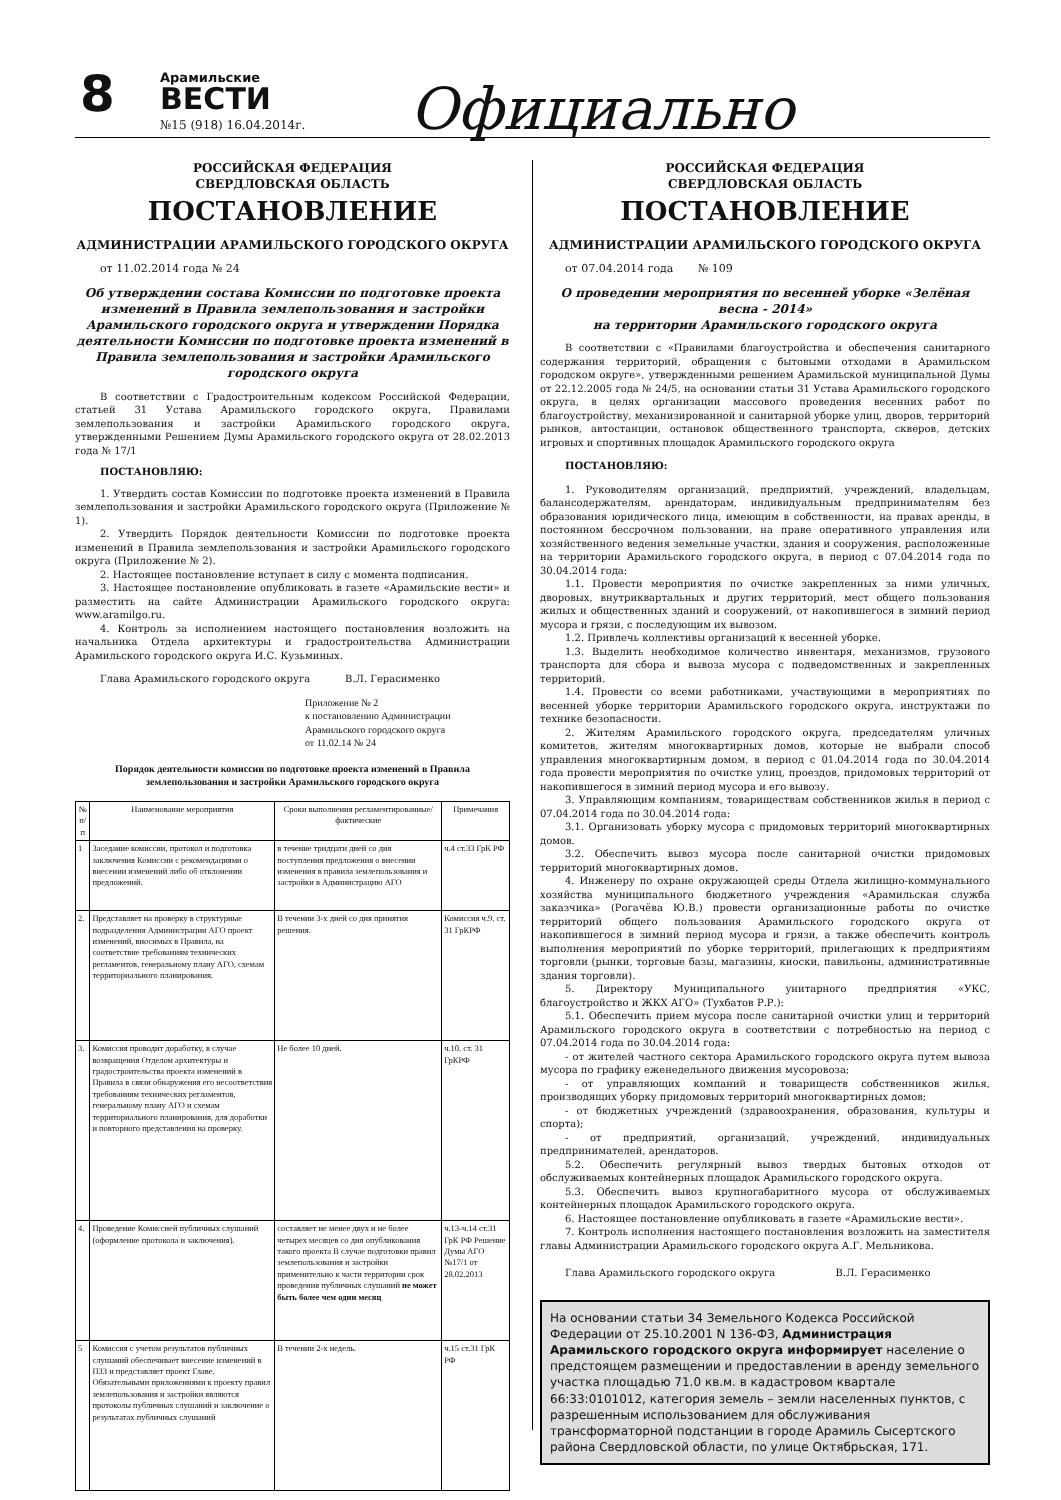8 Арамильские
ВЕСТИ
№15 (918) 16.04.2014г. Официально
РОССИЙСКАЯ ФЕДЕРАЦИЯ
СВЕРДЛОВСКАЯ ОБЛАСТЬ
ПОСТАНОВЛЕНИЕ
АДМИНИСТРАЦИИ АРАМИЛЬСКОГО ГОРОДСКОГО ОКРУГА
от 11.02.2014 года № 24
Об утверждении состава Комиссии по подготовке проекта изменений в Правила землепользования и застройки Арамильского городского округа и утверждении Порядка деятельности Комиссии по подготовке проекта изменений в Правила землепользования и застройки Арамильского городского округа
В соответствии с Градостроительным кодексом Российской Федерации, статьей 31 Устава Арамильского городского округа, Правилами землепользования и застройки Арамильского городского округа, утвержденными Решением Думы Арамильского городского округа от 28.02.2013 года № 17/1
ПОСТАНОВЛЯЮ:
1. Утвердить состав Комиссии по подготовке проекта изменений в Правила землепользования и застройки Арамильского городского округа (Приложение № 1).
2. Утвердить Порядок деятельности Комиссии по подготовке проекта изменений в Правила землепользования и застройки Арамильского городского округа (Приложение № 2).
2. Настоящее постановление вступает в силу с момента подписания.
3. Настоящее постановление опубликовать в газете «Арамильские вести» и разместить на сайте Администрации Арамильского городского округа: www.aramilgo.ru.
4. Контроль за исполнением настоящего постановления возложить на начальника Отдела архитектуры и градостроительства Администрации Арамильского городского округа И.С. Кузьминых.
Глава Арамильского городского округа В.Л. Герасименко
Приложение № 2
к постановлению Администрации
Арамильского городского округа
от 11.02.14 № 24
Порядок деятельности комиссии по подготовке проекта изменений в Правила землепользования и застройки Арамильского городского округа
| № п/п | Наименование мероприятия | Сроки выполнения регламентированные/фактические | Примечания |
| --- | --- | --- | --- |
| 1 | Заседание комиссии, протокол и подготовка заключения Комиссии с рекомендациями о внесении изменений либо об отклонении предложений. | в течение тридцати дней со дня поступления предложения о внесении изменения в правила землепользования и застройки в Администрацию АГО | ч.4 ст.33 ГрК РФ |
| 2. | Представляет на проверку в структурные подразделения Администрации АГО проект изменений, вносимых в Правила, на соответствие требованиям технических регламентов, генеральному плану АГО, схемам территориального планирования. | В течении 3-х дней со дня принятия решения. | Комиссия ч.9. ст. 31 ГрКРФ |
| 3. | Комиссия проводит доработку, в случае возвращения Отделом архитектуры и градостроительства проекта изменений в Правила в связи обнаружения его несоответствия требованиям технических регламентов, генеральному плану АГО и схемам территориального планирования, для доработки и повторного представления на проверку. | Не более 10 дней. | ч.10. ст. 31 ГрКРФ |
| 4. | Проведение Комиссией публичных слушаний (оформление протокола и заключения). | составляет не менее двух и не более четырех месяцев со дня опубликования такого проекта В случае подготовки правил землепользования и застройки применительно к части территории срок проведения публичных слушаний не может быть более чем один месяц | ч.13-ч.14 ст.31 ГрК РФ Решение Думы АГО №17/1 от 28.02.2013 |
| 5 | Комиссия с учетом результатов публичных слушаний обеспечивает внесение изменений в ПЗЗ и представляет проект Главе. Обязательными приложениями к проекту правил землепользования и застройки являются протоколы публичных слушаний и заключение о результатах публичных слушаний | В течении 2-х недель. | ч.15 ст.31 ГрК РФ |
РОССИЙСКАЯ ФЕДЕРАЦИЯ
СВЕРДЛОВСКАЯ ОБЛАСТЬ
ПОСТАНОВЛЕНИЕ
АДМИНИСТРАЦИИ АРАМИЛЬСКОГО ГОРОДСКОГО ОКРУГА
от 07.04.2014 года № 109
О проведении мероприятия по весенней уборке «Зелёная весна - 2014»
на территории Арамильского городского округа
В соответствии с «Правилами благоустройства и обеспечения санитарного содержания территорий, обращения с бытовыми отходами в Арамильском городском округе», утвержденными решением Арамильской муниципальной Думы от 22.12.2005 года № 24/5, на основании статьи 31 Устава Арамильского городского округа, в целях организации массового проведения весенних работ по благоустройству, механизированной и санитарной уборке улиц, дворов, территорий рынков, автостанции, остановок общественного транспорта, скверов, детских игровых и спортивных площадок Арамильского городского округа
ПОСТАНОВЛЯЮ:
1. Руководителям организаций, предприятий, учреждений, владельцам, балансодержателям, арендаторам, индивидуальным предпринимателям без образования юридического лица, имеющим в собственности, на правах аренды, в постоянном бессрочном пользовании, на праве оперативного управления или хозяйственного ведения земельные участки, здания и сооружения, расположенные на территории Арамильского городского округа, в период с 07.04.2014 года по 30.04.2014 года:
1.1. Провести мероприятия по очистке закрепленных за ними уличных, дворовых, внутриквартальных и других территорий, мест общего пользования жилых и общественных зданий и сооружений, от накопившегося в зимний период мусора и грязи, с последующим их вывозом.
1.2. Привлечь коллективы организаций к весенней уборке.
1.3. Выделить необходимое количество инвентаря, механизмов, грузового транспорта для сбора и вывоза мусора с подведомственных и закрепленных территорий.
1.4. Провести со всеми работниками, участвующими в мероприятиях по весенней уборке территории Арамильского городского округа, инструктажи по технике безопасности.
2. Жителям Арамильского городского округа, председателям уличных комитетов, жителям многоквартирных домов, которые не выбрали способ управления многоквартирным домом, в период с 01.04.2014 года по 30.04.2014 года провести мероприятия по очистке улиц, проездов, придомовых территорий от накопившегося в зимний период мусора и его вывозу.
3. Управляющим компаниям, товариществам собственников жилья в период с 07.04.2014 года по 30.04.2014 года:
3.1. Организовать уборку мусора с придомовых территорий многоквартирных домов.
3.2. Обеспечить вывоз мусора после санитарной очистки придомовых территорий многоквартирных домов.
4. Инженеру по охране окружающей среды Отдела жилищно-коммунального хозяйства муниципального бюджетного учреждения «Арамильская служба заказчика» (Рогачёва Ю.В.) провести организационные работы по очистке территорий общего пользования Арамильского городского округа от накопившегося в зимний период мусора и грязи, а также обеспечить контроль выполнения мероприятий по уборке территорий, прилегающих к предприятиям торговли (рынки, торговые базы, магазины, киоски, павильоны, административные здания торговли).
5. Директору Муниципального унитарного предприятия «УКС, благоустройство и ЖКХ АГО» (Тухбатов Р.Р.):
5.1. Обеспечить прием мусора после санитарной очистки улиц и территорий Арамильского городского округа в соответствии с потребностью на период с 07.04.2014 года по 30.04.2014 года:
- от жителей частного сектора Арамильского городского округа путем вывоза мусора по графику еженедельного движения мусоровоза;
- от управляющих компаний и товариществ собственников жилья, производящих уборку придомовых территорий многоквартирных домов;
- от бюджетных учреждений (здравоохранения, образования, культуры и спорта);
- от предприятий, организаций, учреждений, индивидуальных предпринимателей, арендаторов.
5.2. Обеспечить регулярный вывоз твердых бытовых отходов от обслуживаемых контейнерных площадок Арамильского городского округа.
5.3. Обеспечить вывоз крупногабаритного мусора от обслуживаемых контейнерных площадок Арамильского городского округа.
6. Настоящее постановление опубликовать в газете «Арамильские вести».
7. Контроль исполнения настоящего постановления возложить на заместителя главы Администрации Арамильского городского округа А.Г. Мельникова.
Глава Арамильского городского округа В.Л. Герасименко
На основании статьи 34 Земельного Кодекса Российской Федерации от 25.10.2001 N 136-ФЗ, Администрация Арамильского городского округа информирует население о предстоящем размещении и предоставлении в аренду земельного участка площадью 71.0 кв.м. в кадастровом квартале 66:33:0101012, категория земель – земли населенных пунктов, с разрешенным использованием для обслуживания трансформаторной подстанции в городе Арамиль Сысертского района Свердловской области, по улице Октябрьская, 171.